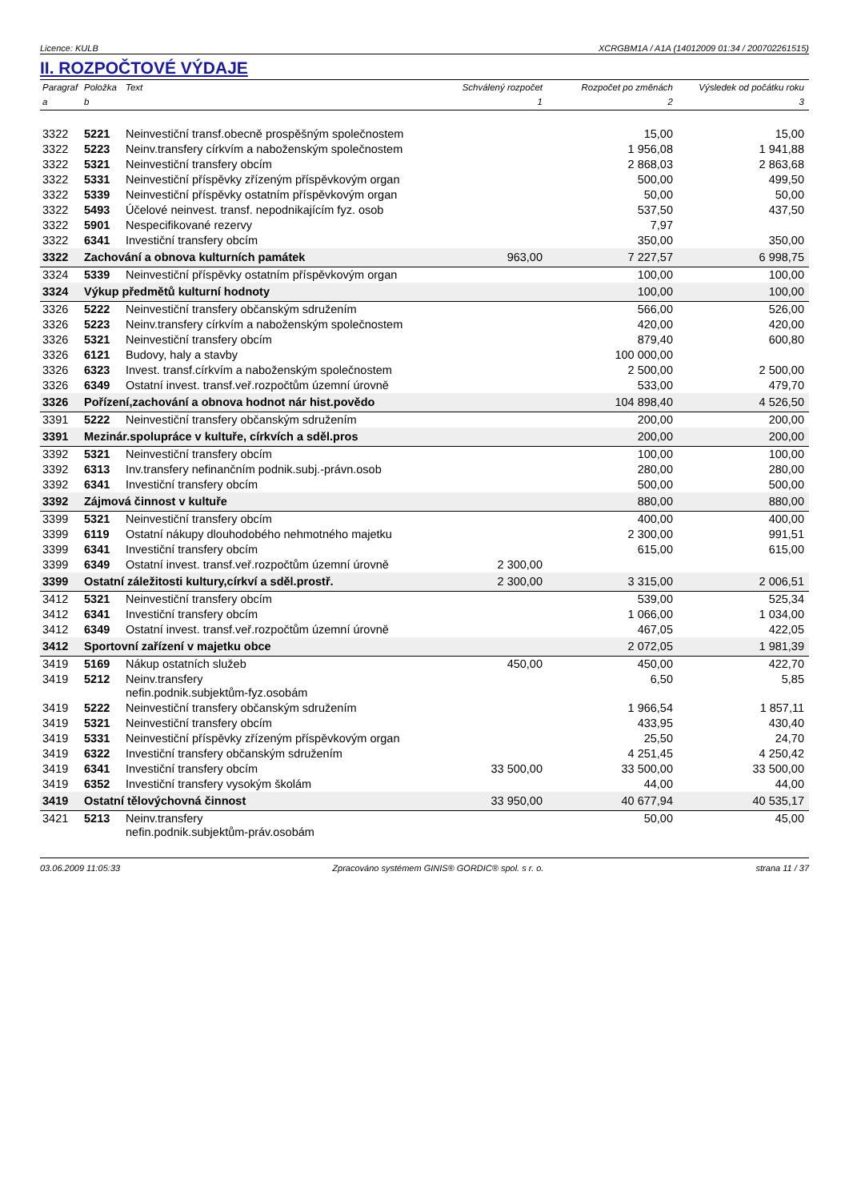Licence: KULB XCRGBM1A / A1A (14012009 01:34 / 200702261515)
II. ROZPOČTOVÉ VÝDAJE
| Paragraf | Položka | Text | Schválený rozpočet | Rozpočet po změnách | Výsledek od počátku roku |
| --- | --- | --- | --- | --- | --- |
| a | b | | 1 | 2 | 3 |
| 3322 | 5221 | Neinvestiční transf.obecně prospěšným společnostem | | 15,00 | 15,00 |
| 3322 | 5223 | Neinv.transfery církvím a naboženským společnostem | | 1 956,08 | 1 941,88 |
| 3322 | 5321 | Neinvestiční transfery obcím | | 2 868,03 | 2 863,68 |
| 3322 | 5331 | Neinvestiční příspěvky zřízeným příspěvkovým organ | | 500,00 | 499,50 |
| 3322 | 5339 | Neinvestiční příspěvky ostatním příspěvkovým organ | | 50,00 | 50,00 |
| 3322 | 5493 | Účelové neinvest. transf. nepodnikajícím fyz. osob | | 537,50 | 437,50 |
| 3322 | 5901 | Nespecifikované rezervy | | 7,97 | |
| 3322 | 6341 | Investiční transfery obcím | | 350,00 | 350,00 |
| 3322 | Zachování a obnova kulturních památek | | 963,00 | 7 227,57 | 6 998,75 |
| 3324 | 5339 | Neinvestiční příspěvky ostatním příspěvkovým organ | | 100,00 | 100,00 |
| 3324 | Výkup předmětů kulturní hodnoty | | | 100,00 | 100,00 |
| 3326 | 5222 | Neinvestiční transfery občanským sdružením | | 566,00 | 526,00 |
| 3326 | 5223 | Neinv.transfery církvím a naboženským společnostem | | 420,00 | 420,00 |
| 3326 | 5321 | Neinvestiční transfery obcím | | 879,40 | 600,80 |
| 3326 | 6121 | Budovy, haly a stavby | | 100 000,00 | |
| 3326 | 6323 | Invest. transf.církvím a naboženským společnostem | | 2 500,00 | 2 500,00 |
| 3326 | 6349 | Ostatní invest. transf.veř.rozpočtům územní úrovně | | 533,00 | 479,70 |
| 3326 | Pořízení,zachování a obnova hodnot nár hist.povědo | | | 104 898,40 | 4 526,50 |
| 3391 | 5222 | Neinvestiční transfery občanským sdružením | | 200,00 | 200,00 |
| 3391 | Mezinár.spolupráce v kultuře, církvích a sděl.pros | | | 200,00 | 200,00 |
| 3392 | 5321 | Neinvestiční transfery obcím | | 100,00 | 100,00 |
| 3392 | 6313 | Inv.transfery nefinančním podnik.subj.-právn.osob | | 280,00 | 280,00 |
| 3392 | 6341 | Investiční transfery obcím | | 500,00 | 500,00 |
| 3392 | Zájmová činnost v kultuře | | | 880,00 | 880,00 |
| 3399 | 5321 | Neinvestiční transfery obcím | | 400,00 | 400,00 |
| 3399 | 6119 | Ostatní nákupy dlouhodobého nehmotného majetku | | 2 300,00 | 991,51 |
| 3399 | 6341 | Investiční transfery obcím | | 615,00 | 615,00 |
| 3399 | 6349 | Ostatní invest. transf.veř.rozpočtům územní úrovně | 2 300,00 | | |
| 3399 | Ostatní záležitosti kultury,církví a sděl.prostř. | | 2 300,00 | 3 315,00 | 2 006,51 |
| 3412 | 5321 | Neinvestiční transfery obcím | | 539,00 | 525,34 |
| 3412 | 6341 | Investiční transfery obcím | | 1 066,00 | 1 034,00 |
| 3412 | 6349 | Ostatní invest. transf.veř.rozpočtům územní úrovně | | 467,05 | 422,05 |
| 3412 | Sportovní zařízení v majetku obce | | | 2 072,05 | 1 981,39 |
| 3419 | 5169 | Nákup ostatních služeb | 450,00 | 450,00 | 422,70 |
| 3419 | 5212 | Neinv.transfery nefin.podnik.subjektům-fyz.osobám | | 6,50 | 5,85 |
| 3419 | 5222 | Neinvestiční transfery občanským sdružením | | 1 966,54 | 1 857,11 |
| 3419 | 5321 | Neinvestiční transfery obcím | | 433,95 | 430,40 |
| 3419 | 5331 | Neinvestiční příspěvky zřízeným příspěvkovým organ | | 25,50 | 24,70 |
| 3419 | 6322 | Investiční transfery občanským sdružením | | 4 251,45 | 4 250,42 |
| 3419 | 6341 | Investiční transfery obcím | 33 500,00 | 33 500,00 | 33 500,00 |
| 3419 | 6352 | Investiční transfery vysokým školám | | 44,00 | 44,00 |
| 3419 | Ostatní tělovýchovná činnost | | 33 950,00 | 40 677,94 | 40 535,17 |
| 3421 | 5213 | Neinv.transfery nefin.podnik.subjektům-práv.osobám | | 50,00 | 45,00 |
03.06.2009 11:05:33 Zpracováno systémem GINIS® GORDIC® spol. s r. o. strana 11 / 37